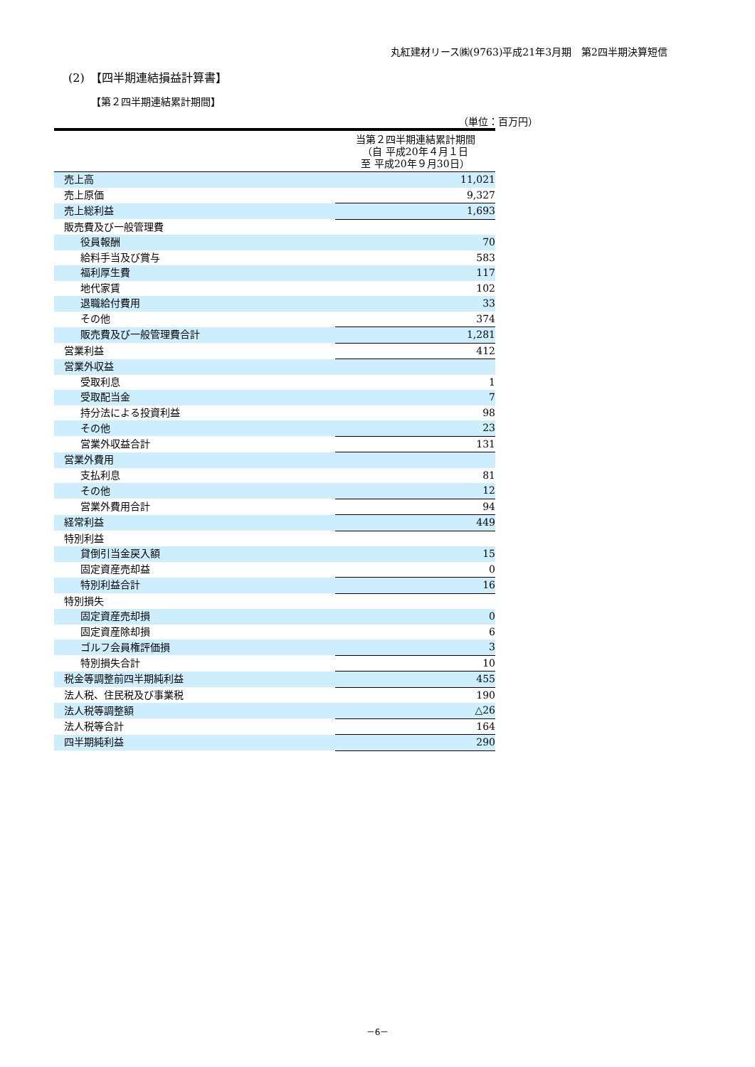丸紅建材リース㈱(9763)平成21年3月期　第2四半期決算短信
(2)　【四半期連結損益計算書】
【第２四半期連結累計期間】
（単位：百万円）
| | 当第２四半期連結累計期間 （自 平成20年４月１日 至 平成20年９月30日） |
| --- | --- |
| 売上高 | 11,021 |
| 売上原価 | 9,327 |
| 売上総利益 | 1,693 |
| 販売費及び一般管理費 | |
| 役員報酬 | 70 |
| 給料手当及び賞与 | 583 |
| 福利厚生費 | 117 |
| 地代家賃 | 102 |
| 退職給付費用 | 33 |
| その他 | 374 |
| 販売費及び一般管理費合計 | 1,281 |
| 営業利益 | 412 |
| 営業外収益 | |
| 受取利息 | 1 |
| 受取配当金 | 7 |
| 持分法による投資利益 | 98 |
| その他 | 23 |
| 営業外収益合計 | 131 |
| 営業外費用 | |
| 支払利息 | 81 |
| その他 | 12 |
| 営業外費用合計 | 94 |
| 経常利益 | 449 |
| 特別利益 | |
| 貸倒引当金戻入額 | 15 |
| 固定資産売却益 | 0 |
| 特別利益合計 | 16 |
| 特別損失 | |
| 固定資産売却損 | 0 |
| 固定資産除却損 | 6 |
| ゴルフ会員権評価損 | 3 |
| 特別損失合計 | 10 |
| 税金等調整前四半期純利益 | 455 |
| 法人税、住民税及び事業税 | 190 |
| 法人税等調整額 | △26 |
| 法人税等合計 | 164 |
| 四半期純利益 | 290 |
－6－